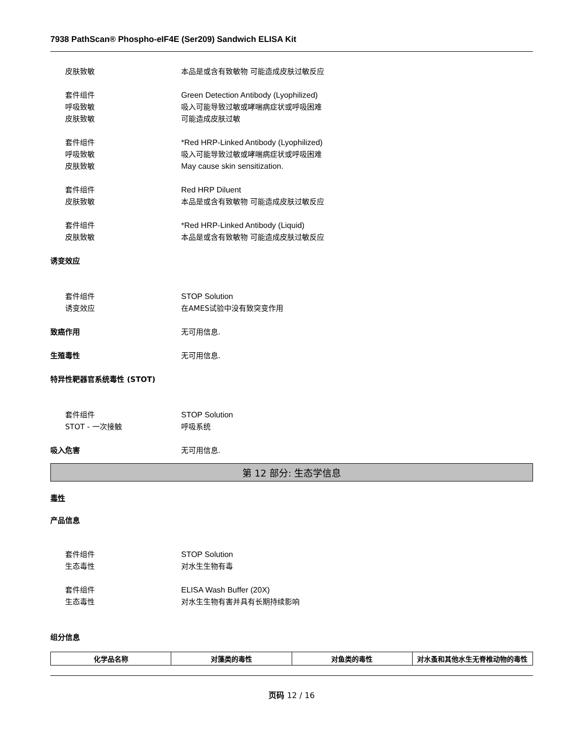7938 PathScan® Phospho-eIF4E (Ser209) Sandwich ELISA Kit
皮肤致敏 本品是或含有致敏物 可能造成皮肤过敏反应
套件组件 Green Detection Antibody (Lyophilized)
呼吸致敏 吸入可能导致过敏或哮喘病症状或呼吸困难
皮肤致敏 可能造成皮肤过敏
套件组件 *Red HRP-Linked Antibody (Lyophilized)
呼吸致敏 吸入可能导致过敏或哮喘病症状或呼吸困难
皮肤致敏 May cause skin sensitization.
套件组件 Red HRP Diluent
皮肤致敏 本品是或含有致敏物 可能造成皮肤过敏反应
套件组件 *Red HRP-Linked Antibody (Liquid)
皮肤致敏 本品是或含有致敏物 可能造成皮肤过敏反应
诱变效应
套件组件 STOP Solution
诱变效应 在AMES试验中没有致突变作用
致癌作用 无可用信息.
生殖毒性 无可用信息.
特异性靶器官系统毒性 (STOT)
套件组件 STOP Solution
STOT - 一次接触 呼吸系统
吸入危害 无可用信息.
第 12 部分: 生态学信息
毒性
产品信息
套件组件 STOP Solution
生态毒性 对水生生物有毒
套件组件 ELISA Wash Buffer (20X)
生态毒性 对水生生物有害并具有长期持续影响
组分信息
| 化学品名称 | 对藻类的毒性 | 对鱼类的毒性 | 对水蚤和其他水生无脊椎动物的毒性 |
| --- | --- | --- | --- |
页码 12 / 16